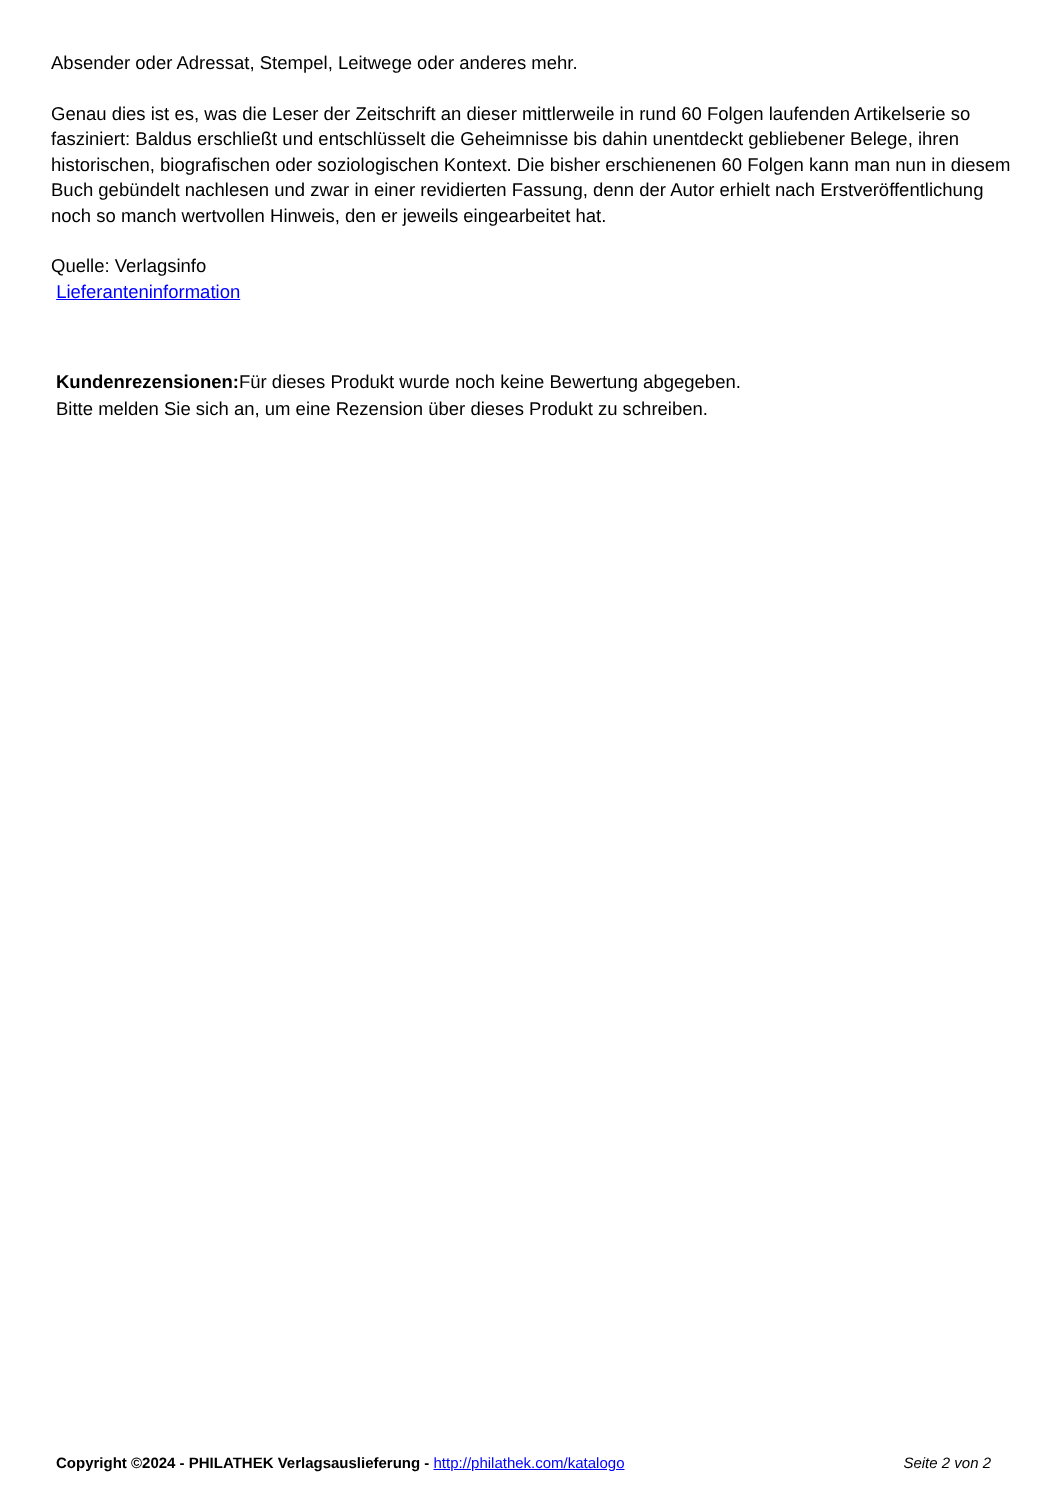Absender oder Adressat, Stempel, Leitwege oder anderes mehr.
Genau dies ist es, was die Leser der Zeitschrift an dieser mittlerweile in rund 60 Folgen laufenden Artikelserie so fasziniert: Baldus erschließt und entschlüsselt die Geheimnisse bis dahin unentdeckt gebliebener Belege, ihren historischen, biografischen oder soziologischen Kontext. Die bisher erschienenen 60 Folgen kann man nun in diesem Buch gebündelt nachlesen und zwar in einer revidierten Fassung, denn der Autor erhielt nach Erstveröffentlichung noch so manch wertvollen Hinweis, den er jeweils eingearbeitet hat.
Quelle: Verlagsinfo
Lieferanteninformation
Kundenrezensionen: Für dieses Produkt wurde noch keine Bewertung abgegeben.
Bitte melden Sie sich an, um eine Rezension über dieses Produkt zu schreiben.
Copyright ©2024 - PHILATHEK Verlagsauslieferung - http://philathek.com/katalogo Seite 2 von 2